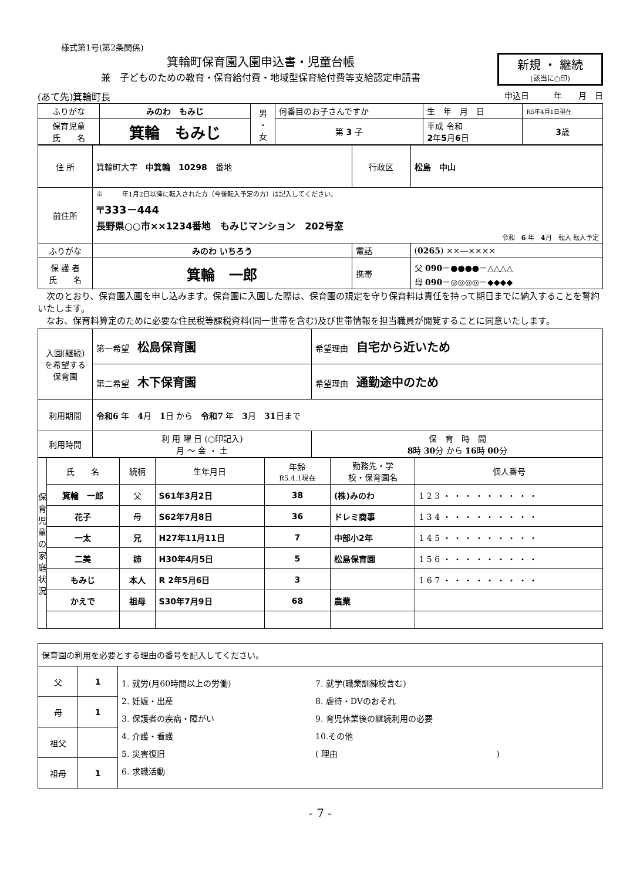様式第1号(第2条関係)
箕輪町保育園入園申込書・児童台帳
兼　子どものための教育・保育給付費・地域型保育給付費等支給認定申請書
新規 ・ 継続
(該当に○印)
(あて先)箕輪町長 申込日　　　年　　月　日
| ふりがな | みのわ もみじ | 男 ・ 女 | 何番目のお子さんですか | 生 年 月 日 | R5年4月1日現在 |
| 保育児童 氏 名 | 箕輪 もみじ | | 第 3 子 | 平成 令和 2 年 5 月 6 日 | 3 歳 |
| 住 所 | 箕輪町大字 中箕輪 10298 番地 | 行政区 | 松島 中山 |
| 前住所 | ※ 年1月2日以降に転入された方（今後転入予定の方）は記入してください。 〒333－444 長野県○○市××1234番地 もみじマンション 202号室 令和 6 年 4 月 転入 転入予定 | | |
| ふりがな | みのわ いちろう | 電話 | ( 0265 ) ××―×××× |
| 保 護 者 氏 名 | 箕輪 一郎 | 携帯 | 父 090 －●●●●－△△△△ 母 090 －◎◎◎◎－◆◆◆◆ |
　次のとおり、保育園入園を申し込みます。保育園に入園した際は、保育園の規定を守り保育料は責任を持って期日までに納入することを誓約いたします。
　なお、保育料算定のために必要な住民税等課税資料(同一世帯を含む)及び世帯情報を担当職員が閲覧することに同意いたします。
| 入園(継続) を希望する 保育園 | 第一希望 松島保育園 | 希望理由 自宅から近いため |
| | 第二希望 木下保育園 | 希望理由 通勤途中のため |
| 利用期間 | 令和6 年 4 月 1 日 から 令和7 年 3 月 31 日まで | |
| 利用時間 | 利 用 曜 日 (○印記入) 月 ～ 金 ・ 土 | 保 育 時 間 8 時 30 分 から 16 時 00 分 |
| 保 育 児 童 の 家 庭 状 況 | 氏 名 | 続柄 | 生年月日 | 年齢 R5.4.1現在 | 勤務先・学 校・保育園名 | 個人番号 |
| | 箕輪 一郎 | 父 | S61年3月2日 | 38 | (株)みのわ | 1 2 3 ・ ・ ・ ・ ・ ・ ・ ・ ・ |
| | 花子 | 母 | S62年7月8日 | 36 | ドレミ商事 | 1 3 4 ・ ・ ・ ・ ・ ・ ・ ・ ・ |
| | 一太 | 兄 | H27年11月11日 | 7 | 中部小2年 | 1 4 5 ・ ・ ・ ・ ・ ・ ・ ・ ・ |
| | 二美 | 姉 | H30年4月5日 | 5 | 松島保育園 | 1 5 6 ・ ・ ・ ・ ・ ・ ・ ・ ・ |
| | もみじ | 本人 | R 2年5月6日 | 3 | | 1 6 7 ・ ・ ・ ・ ・ ・ ・ ・ ・ |
| | かえで | 祖母 | S30年7月9日 | 68 | 農業 | |
| 保育園の利用を必要とする理由の番号を記入してください。 | | |
| 父 | 1 | 1. 就労(月60時間以上の労働) 2. 妊娠・出産 3. 保護者の疾病・障がい 4. 介護・看護 5. 災害復旧 6. 求職活動 7. 就学(職業訓練校含む) 8. 虐待・DVのおそれ 9. 育児休業後の継続利用の必要 10.その他 ( 理由 ) |
| 母 | 1 | |
| 祖父 | | |
| 祖母 | 1 | |
- 7 -